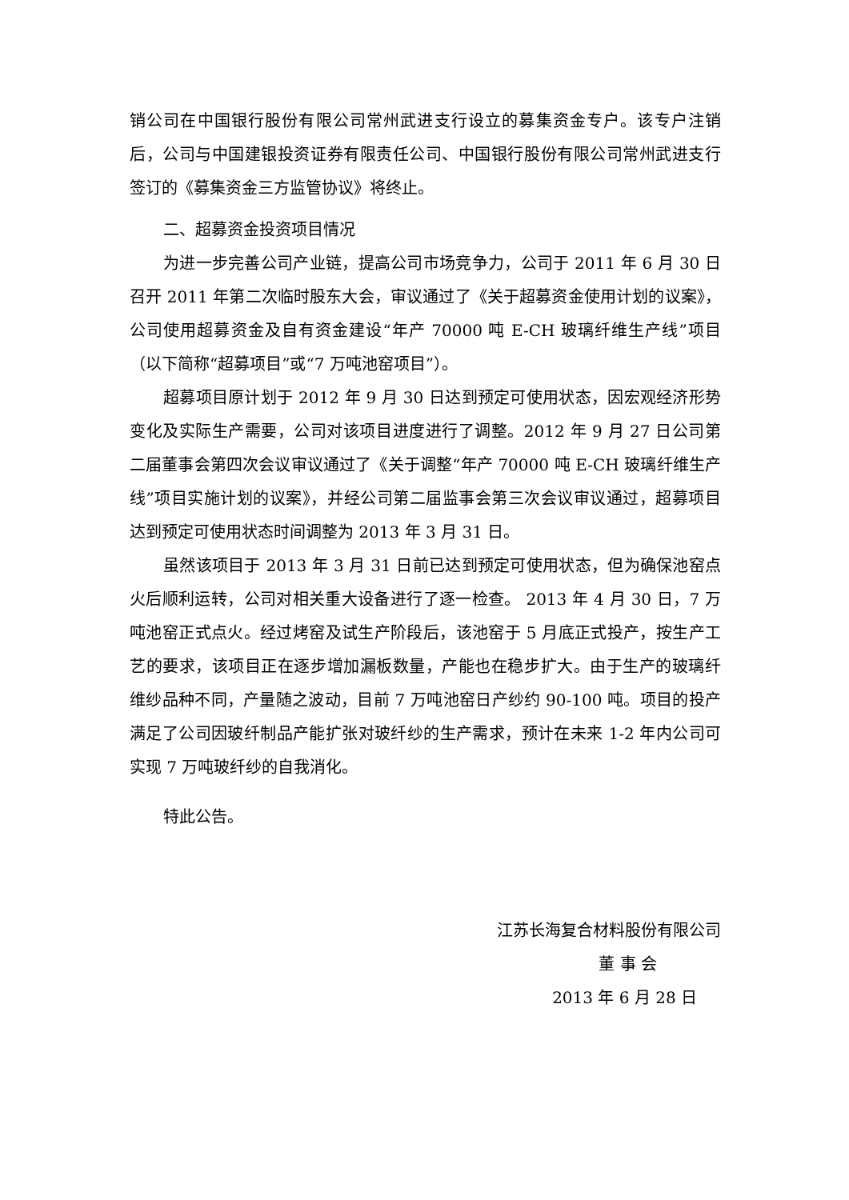销公司在中国银行股份有限公司常州武进支行设立的募集资金专户。该专户注销后，公司与中国建银投资证券有限责任公司、中国银行股份有限公司常州武进支行签订的《募集资金三方监管协议》将终止。
二、超募资金投资项目情况
为进一步完善公司产业链，提高公司市场竞争力，公司于 2011 年 6 月 30 日召开 2011 年第二次临时股东大会，审议通过了《关于超募资金使用计划的议案》，公司使用超募资金及自有资金建设“年产 70000 吨 E-CH 玻璃纤维生产线”项目（以下简称“超募项目”或“7 万吨池窑项目”）。
超募项目原计划于 2012 年 9 月 30 日达到预定可使用状态，因宏观经济形势变化及实际生产需要，公司对该项目进度进行了调整。2012 年 9 月 27 日公司第二届董事会第四次会议审议通过了《关于调整“年产 70000 吨 E-CH 玻璃纤维生产线”项目实施计划的议案》，并经公司第二届监事会第三次会议审议通过，超募项目达到预定可使用状态时间调整为 2013 年 3 月 31 日。
虽然该项目于 2013 年 3 月 31 日前已达到预定可使用状态，但为确保池窑点火后顺利运转，公司对相关重大设备进行了逐一检查。 2013 年 4 月 30 日，7 万吨池窑正式点火。经过烤窑及试生产阶段后，该池窑于 5 月底正式投产，按生产工艺的要求，该项目正在逐步增加漏板数量，产能也在稳步扩大。由于生产的玻璃纤维纱品种不同，产量随之波动，目前 7 万吨池窑日产纱约 90-100 吨。项目的投产满足了公司因玻纤制品产能扩张对玻纤纱的生产需求，预计在未来 1-2 年内公司可实现 7 万吨玻纤纱的自我消化。
特此公告。
江苏长海复合材料股份有限公司
董 事 会
2013 年 6 月 28 日